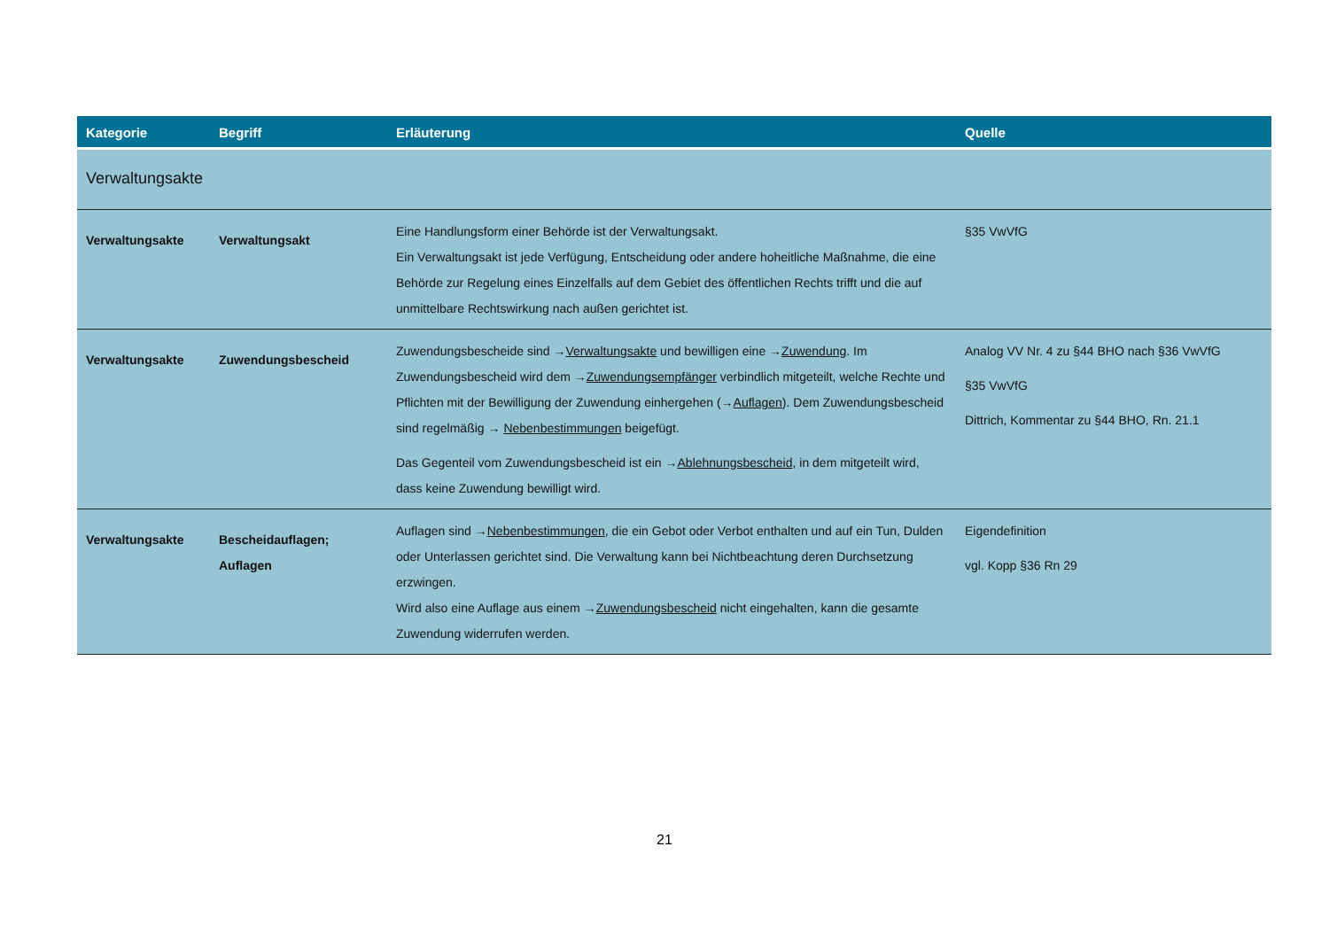| Kategorie | Begriff | Erläuterung | Quelle |
| --- | --- | --- | --- |
| Verwaltungsakte | | | |
| Verwaltungsakte | Verwaltungsakt | Eine Handlungsform einer Behörde ist der Verwaltungsakt. Ein Verwaltungsakt ist jede Verfügung, Entscheidung oder andere hoheitliche Maßnahme, die eine Behörde zur Regelung eines Einzelfalls auf dem Gebiet des öffentlichen Rechts trifft und die auf unmittelbare Rechtswirkung nach außen gerichtet ist. | §35 VwVfG |
| Verwaltungsakte | Zuwendungsbescheid | Zuwendungsbescheide sind → Verwaltungsakte und bewilligen eine → Zuwendung . Im Zuwendungsbescheid wird dem → Zuwendungsempfänger verbindlich mitgeteilt, welche Rechte und Pflichten mit der Bewilligung der Zuwendung einhergehen (→ Auflagen ). Dem Zuwendungsbescheid sind regelmäßig → Nebenbestimmungen beigefügt. Das Gegenteil vom Zuwendungsbescheid ist ein → Ablehnungsbescheid , in dem mitgeteilt wird, dass keine Zuwendung bewilligt wird. | Analog VV Nr. 4 zu §44 BHO nach §36 VwVfG §35 VwVfG Dittrich, Kommentar zu §44 BHO, Rn. 21.1 |
| Verwaltungsakte | Bescheidauflagen; Auflagen | Auflagen sind → Nebenbestimmungen , die ein Gebot oder Verbot enthalten und auf ein Tun, Dulden oder Unterlassen gerichtet sind. Die Verwaltung kann bei Nichtbeachtung deren Durchsetzung erzwingen. Wird also eine Auflage aus einem → Zuwendungsbescheid nicht eingehalten, kann die gesamte Zuwendung widerrufen werden. | Eigendefinition vgl. Kopp §36 Rn 29 |
21